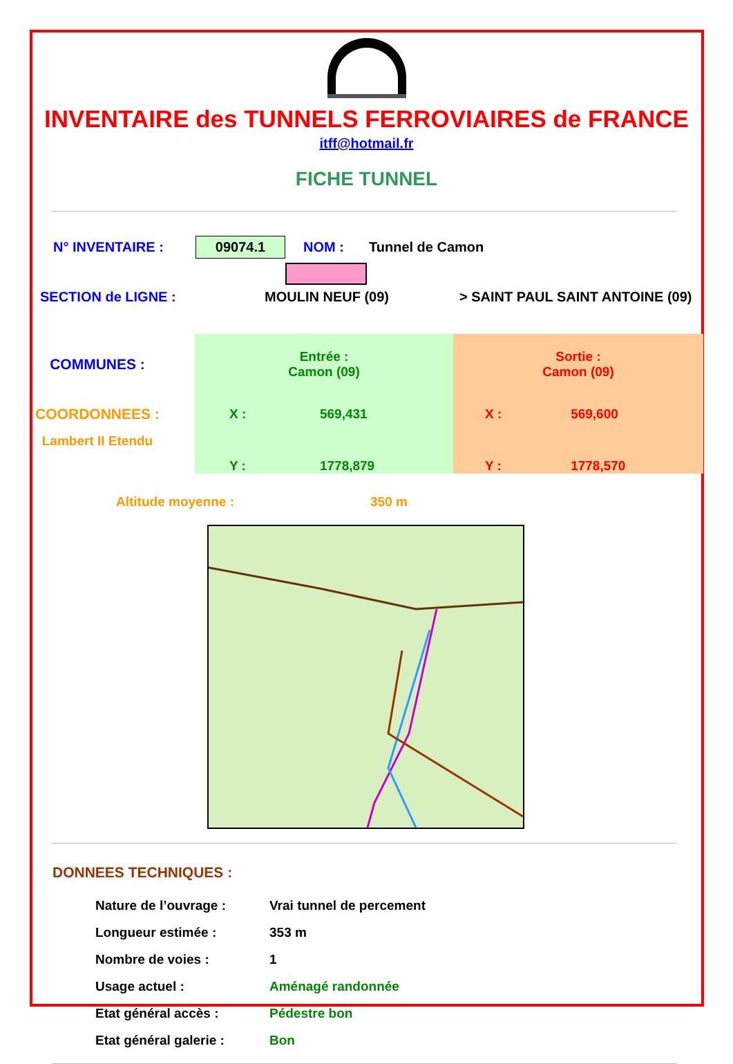INVENTAIRE des TUNNELS FERROVIAIRES de FRANCE
itff@hotmail.fr
FICHE TUNNEL
N° INVENTAIRE : 09074.1 NOM : Tunnel de Camon
SECTION de LIGNE : MOULIN NEUF (09) > SAINT PAUL SAINT ANTOINE (09)
| COMMUNES : | Entrée : Camon (09) | | Sortie : Camon (09) | |
| COORDONNEES : | X : | 569,431 | X : | 569,600 |
| Lambert II Etendu | Y : | 1778,879 | Y : | 1778,570 |
Altitude moyenne : 350 m
DONNEES TECHNIQUES :
| Nature de l’ouvrage : | Vrai tunnel de percement |
| Longueur estimée : | 353 m |
| Nombre de voies : | 1 |
| Usage actuel : | Aménagé randonnée |
| Etat général accès : | Pédestre bon |
| Etat général galerie : | Bon |